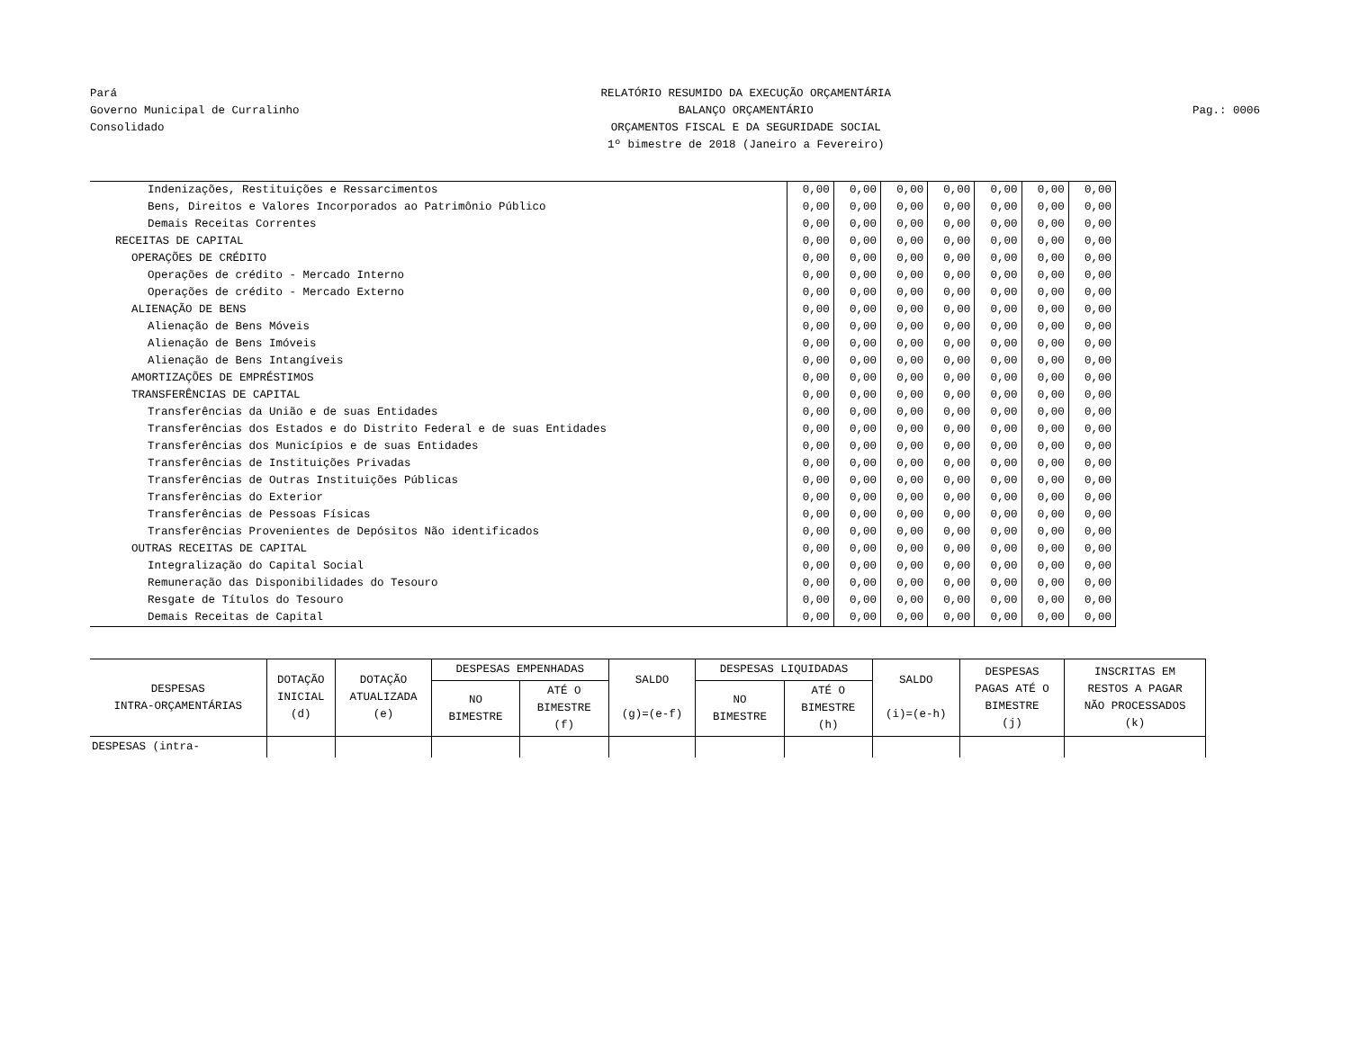Pará
Governo Municipal de Curralinho
Consolidado
RELATÓRIO RESUMIDO DA EXECUÇÃO ORÇAMENTÁRIA
BALANÇO ORÇAMENTÁRIO
ORÇAMENTOS FISCAL E DA SEGURIDADE SOCIAL
1º bimestre de 2018 (Janeiro a Fevereiro)
Pag.: 0006
| Indenizações, Restituições e Ressarcimentos | 0,00 | 0,00 | 0,00 | 0,00 | 0,00 | 0,00 | 0,00 |
| Bens, Direitos e Valores Incorporados ao Patrimônio Público | 0,00 | 0,00 | 0,00 | 0,00 | 0,00 | 0,00 | 0,00 |
| Demais Receitas Correntes | 0,00 | 0,00 | 0,00 | 0,00 | 0,00 | 0,00 | 0,00 |
| RECEITAS DE CAPITAL | 0,00 | 0,00 | 0,00 | 0,00 | 0,00 | 0,00 | 0,00 |
| OPERAÇÕES DE CRÉDITO | 0,00 | 0,00 | 0,00 | 0,00 | 0,00 | 0,00 | 0,00 |
| Operações de crédito - Mercado Interno | 0,00 | 0,00 | 0,00 | 0,00 | 0,00 | 0,00 | 0,00 |
| Operações de crédito - Mercado Externo | 0,00 | 0,00 | 0,00 | 0,00 | 0,00 | 0,00 | 0,00 |
| ALIENAÇÃO DE BENS | 0,00 | 0,00 | 0,00 | 0,00 | 0,00 | 0,00 | 0,00 |
| Alienação de Bens Móveis | 0,00 | 0,00 | 0,00 | 0,00 | 0,00 | 0,00 | 0,00 |
| Alienação de Bens Imóveis | 0,00 | 0,00 | 0,00 | 0,00 | 0,00 | 0,00 | 0,00 |
| Alienação de Bens Intangíveis | 0,00 | 0,00 | 0,00 | 0,00 | 0,00 | 0,00 | 0,00 |
| AMORTIZAÇÕES DE EMPRÉSTIMOS | 0,00 | 0,00 | 0,00 | 0,00 | 0,00 | 0,00 | 0,00 |
| TRANSFERÊNCIAS DE CAPITAL | 0,00 | 0,00 | 0,00 | 0,00 | 0,00 | 0,00 | 0,00 |
| Transferências da União e de suas Entidades | 0,00 | 0,00 | 0,00 | 0,00 | 0,00 | 0,00 | 0,00 |
| Transferências dos Estados e do Distrito Federal e de suas Entidades | 0,00 | 0,00 | 0,00 | 0,00 | 0,00 | 0,00 | 0,00 |
| Transferências dos Municípios e de suas Entidades | 0,00 | 0,00 | 0,00 | 0,00 | 0,00 | 0,00 | 0,00 |
| Transferências de Instituições Privadas | 0,00 | 0,00 | 0,00 | 0,00 | 0,00 | 0,00 | 0,00 |
| Transferências de Outras Instituições Públicas | 0,00 | 0,00 | 0,00 | 0,00 | 0,00 | 0,00 | 0,00 |
| Transferências do Exterior | 0,00 | 0,00 | 0,00 | 0,00 | 0,00 | 0,00 | 0,00 |
| Transferências de Pessoas Físicas | 0,00 | 0,00 | 0,00 | 0,00 | 0,00 | 0,00 | 0,00 |
| Transferências Provenientes de Depósitos Não identificados | 0,00 | 0,00 | 0,00 | 0,00 | 0,00 | 0,00 | 0,00 |
| OUTRAS RECEITAS DE CAPITAL | 0,00 | 0,00 | 0,00 | 0,00 | 0,00 | 0,00 | 0,00 |
| Integralização do Capital Social | 0,00 | 0,00 | 0,00 | 0,00 | 0,00 | 0,00 | 0,00 |
| Remuneração das Disponibilidades do Tesouro | 0,00 | 0,00 | 0,00 | 0,00 | 0,00 | 0,00 | 0,00 |
| Resgate de Títulos do Tesouro | 0,00 | 0,00 | 0,00 | 0,00 | 0,00 | 0,00 | 0,00 |
| Demais Receitas de Capital | 0,00 | 0,00 | 0,00 | 0,00 | 0,00 | 0,00 | 0,00 |
| DESPESAS INTRA-ORÇAMENTÁRIAS | DOTAÇÃO INICIAL (d) | DOTAÇÃO ATUALIZADA (e) | DESPESAS EMPENHADAS | | SALDO (g)=(e-f) | DESPESAS LIQUIDADAS | | SALDO (i)=(e-h) | DESPESAS PAGAS ATÉ O BIMESTRE (j) | INSCRITAS EM RESTOS A PAGAR NÃO PROCESSADOS (k) |
| --- | --- | --- | --- | --- | --- | --- | --- | --- | --- | --- |
| | | | NO BIMESTRE | ATÉ O BIMESTRE (f) | | NO BIMESTRE | ATÉ O BIMESTRE (h) | | | |
| DESPESAS (intra- | | | | | | | | | | |